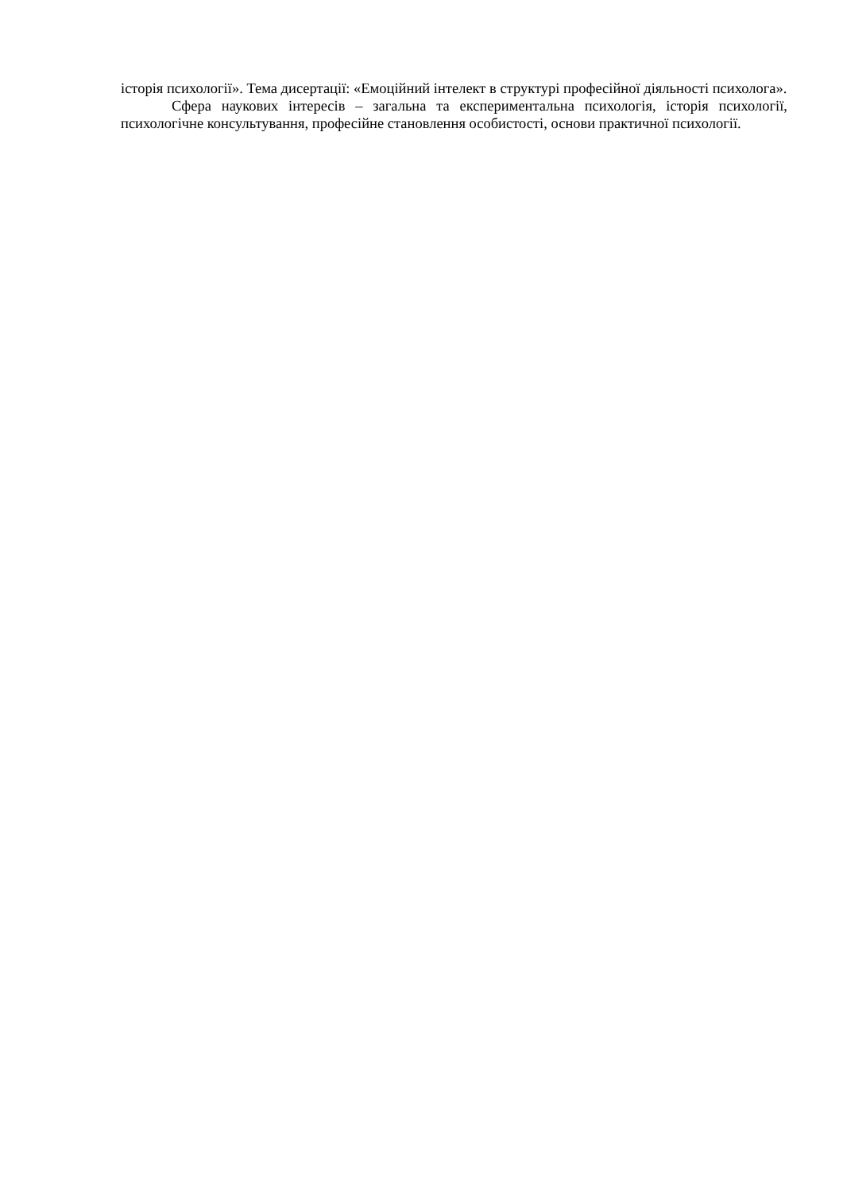історія психології». Тема дисертації: «Емоційний інтелект в структурі професійної діяльності психолога».
Сфера наукових інтересів – загальна та експериментальна психологія, історія психології, психологічне консультування, професійне становлення особистості, основи практичної психології.